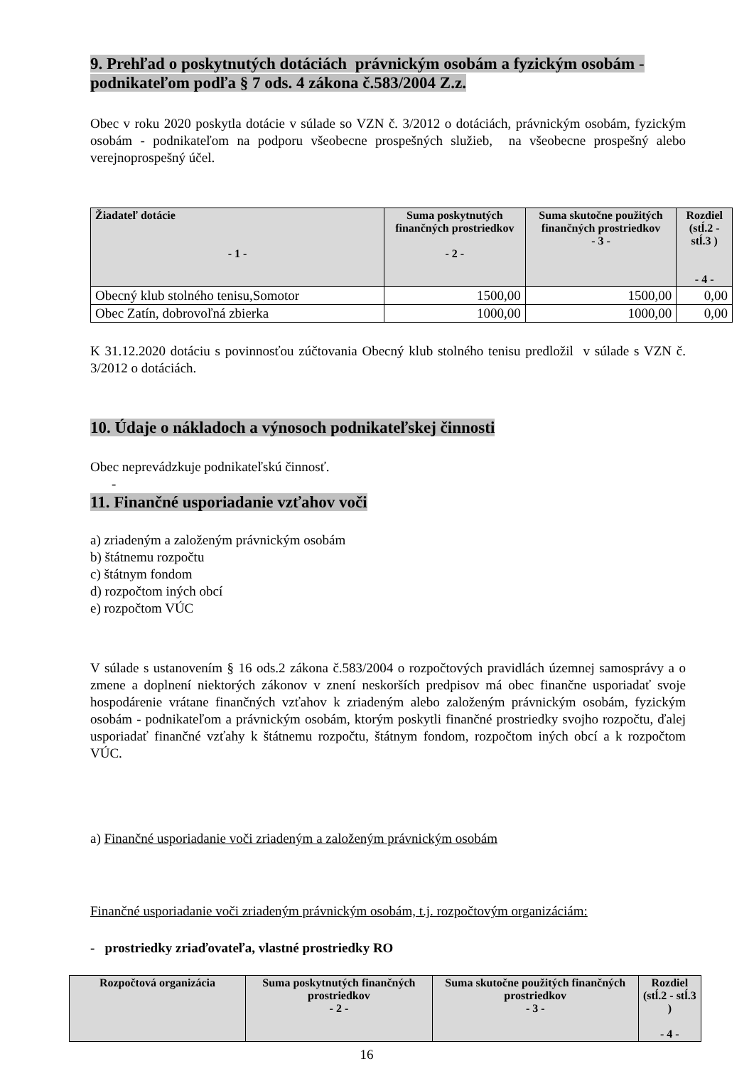9. Prehľad o poskytnutých dotáciách právnickým osobám a fyzickým osobám - podnikateľom podľa § 7 ods. 4 zákona č.583/2004 Z.z.
Obec v roku 2020 poskytla dotácie v súlade so VZN č. 3/2012 o dotáciách, právnickým osobám, fyzickým osobám - podnikateľom na podporu všeobecne prospešných služieb, na všeobecne prospešný alebo verejnoprospešný účel.
| Žiadateľ dotácie - 1 - | Suma poskytnutých finančných prostriedkov - 2 - | Suma skutočne použitých finančných prostriedkov - 3 - | Rozdiel (stĺ.2 - stĺ.3 ) - 4 - |
| --- | --- | --- | --- |
| Obecný klub stolného tenisu,Somotor | 1500,00 | 1500,00 | 0,00 |
| Obec Zatín, dobrovoľná zbierka | 1000,00 | 1000,00 | 0,00 |
K 31.12.2020 dotáciu s povinnosťou zúčtovania Obecný klub stolného tenisu predložil v súlade s VZN č. 3/2012 o dotáciách.
10. Údaje o nákladoch a výnosoch podnikateľskej činnosti
Obec neprevádzkuje podnikateľskú činnosť.
-
11. Finančné usporiadanie vzťahov voči
a) zriadeným a založeným právnickým osobám
b) štátnemu rozpočtu
c) štátnym fondom
d) rozpočtom iných obcí
e) rozpočtom VÚC
V súlade s ustanovením § 16 ods.2 zákona č.583/2004 o rozpočtových pravidlách územnej samosprávy a o zmene a doplnení niektorých zákonov v znení neskorších predpisov má obec finančne usporiadať svoje hospodárenie vrátane finančných vzťahov k zriadeným alebo založeným právnickým osobám, fyzickým osobám - podnikateľom a právnickým osobám, ktorým poskytli finančné prostriedky svojho rozpočtu, ďalej usporiadať finančné vzťahy k štátnemu rozpočtu, štátnym fondom, rozpočtom iných obcí a k rozpočtom VÚC.
a) Finančné usporiadanie voči zriadeným a založeným právnickým osobám
Finančné usporiadanie voči zriadeným právnickým osobám, t.j. rozpočtovým organizáciám:
- prostriedky zriaďovateľa, vlastné prostriedky RO
| Rozpočtová organizácia | Suma poskytnutých finančných prostriedkov - 2 - | Suma skutočne použitých finančných prostriedkov - 3 - | Rozdiel (stĺ.2 - stĺ.3 ) - 4 - |
| --- | --- | --- | --- |
16